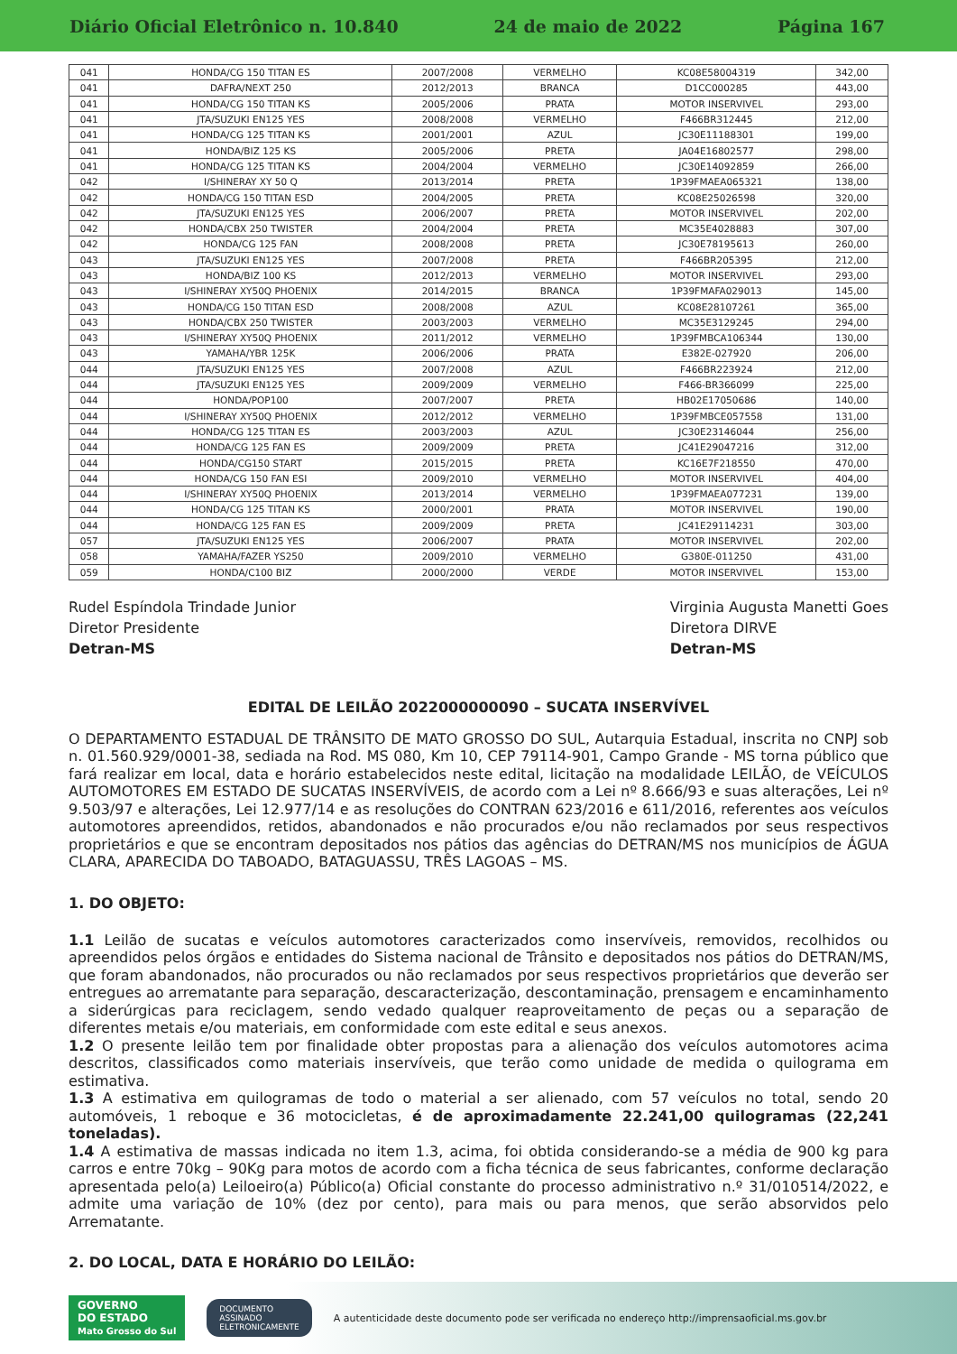Diário Oficial Eletrônico n. 10.840 24 de maio de 2022 Página 167
| 041 | HONDA/CG 150 TITAN ES | 2007/2008 | VERMELHO | KC08E58004319 | 342,00 |
| 041 | DAFRA/NEXT 250 | 2012/2013 | BRANCA | D1CC000285 | 443,00 |
| 041 | HONDA/CG 150 TITAN KS | 2005/2006 | PRATA | MOTOR INSERVIVEL | 293,00 |
| 041 | JTA/SUZUKI EN125 YES | 2008/2008 | VERMELHO | F466BR312445 | 212,00 |
| 041 | HONDA/CG 125 TITAN KS | 2001/2001 | AZUL | JC30E11188301 | 199,00 |
| 041 | HONDA/BIZ 125 KS | 2005/2006 | PRETA | JA04E16802577 | 298,00 |
| 041 | HONDA/CG 125 TITAN KS | 2004/2004 | VERMELHO | JC30E14092859 | 266,00 |
| 042 | I/SHINERAY XY 50 Q | 2013/2014 | PRETA | 1P39FMAEA065321 | 138,00 |
| 042 | HONDA/CG 150 TITAN ESD | 2004/2005 | PRETA | KC08E25026598 | 320,00 |
| 042 | JTA/SUZUKI EN125 YES | 2006/2007 | PRETA | MOTOR INSERVIVEL | 202,00 |
| 042 | HONDA/CBX 250 TWISTER | 2004/2004 | PRETA | MC35E4028883 | 307,00 |
| 042 | HONDA/CG 125 FAN | 2008/2008 | PRETA | JC30E78195613 | 260,00 |
| 043 | JTA/SUZUKI EN125 YES | 2007/2008 | PRETA | F466BR205395 | 212,00 |
| 043 | HONDA/BIZ 100 KS | 2012/2013 | VERMELHO | MOTOR INSERVIVEL | 293,00 |
| 043 | I/SHINERAY XY50Q PHOENIX | 2014/2015 | BRANCA | 1P39FMAFA029013 | 145,00 |
| 043 | HONDA/CG 150 TITAN ESD | 2008/2008 | AZUL | KC08E28107261 | 365,00 |
| 043 | HONDA/CBX 250 TWISTER | 2003/2003 | VERMELHO | MC35E3129245 | 294,00 |
| 043 | I/SHINERAY XY50Q PHOENIX | 2011/2012 | VERMELHO | 1P39FMBCA106344 | 130,00 |
| 043 | YAMAHA/YBR 125K | 2006/2006 | PRATA | E382E-027920 | 206,00 |
| 044 | JTA/SUZUKI EN125 YES | 2007/2008 | AZUL | F466BR223924 | 212,00 |
| 044 | JTA/SUZUKI EN125 YES | 2009/2009 | VERMELHO | F466-BR366099 | 225,00 |
| 044 | HONDA/POP100 | 2007/2007 | PRETA | HB02E17050686 | 140,00 |
| 044 | I/SHINERAY XY50Q PHOENIX | 2012/2012 | VERMELHO | 1P39FMBCE057558 | 131,00 |
| 044 | HONDA/CG 125 TITAN ES | 2003/2003 | AZUL | JC30E23146044 | 256,00 |
| 044 | HONDA/CG 125 FAN ES | 2009/2009 | PRETA | JC41E29047216 | 312,00 |
| 044 | HONDA/CG150 START | 2015/2015 | PRETA | KC16E7F218550 | 470,00 |
| 044 | HONDA/CG 150 FAN ESI | 2009/2010 | VERMELHO | MOTOR INSERVIVEL | 404,00 |
| 044 | I/SHINERAY XY50Q PHOENIX | 2013/2014 | VERMELHO | 1P39FMAEA077231 | 139,00 |
| 044 | HONDA/CG 125 TITAN KS | 2000/2001 | PRATA | MOTOR INSERVIVEL | 190,00 |
| 044 | HONDA/CG 125 FAN ES | 2009/2009 | PRETA | JC41E29114231 | 303,00 |
| 057 | JTA/SUZUKI EN125 YES | 2006/2007 | PRATA | MOTOR INSERVIVEL | 202,00 |
| 058 | YAMAHA/FAZER YS250 | 2009/2010 | VERMELHO | G380E-011250 | 431,00 |
| 059 | HONDA/C100 BIZ | 2000/2000 | VERDE | MOTOR INSERVIVEL | 153,00 |
Rudel Espíndola Trindade Junior
Diretor Presidente
Detran-MS
Virginia Augusta Manetti Goes
Diretora DIRVE
Detran-MS
EDITAL DE LEILÃO 2022000000090 – SUCATA INSERVÍVEL
O DEPARTAMENTO ESTADUAL DE TRÂNSITO DE MATO GROSSO DO SUL, Autarquia Estadual, inscrita no CNPJ sob n. 01.560.929/0001-38, sediada na Rod. MS 080, Km 10, CEP 79114-901, Campo Grande - MS torna público que fará realizar em local, data e horário estabelecidos neste edital, licitação na modalidade LEILÃO, de VEÍCULOS AUTOMOTORES EM ESTADO DE SUCATAS INSERVÍVEIS, de acordo com a Lei nº 8.666/93 e suas alterações, Lei nº 9.503/97 e alterações, Lei 12.977/14 e as resoluções do CONTRAN 623/2016 e 611/2016, referentes aos veículos automotores apreendidos, retidos, abandonados e não procurados e/ou não reclamados por seus respectivos proprietários e que se encontram depositados nos pátios das agências do DETRAN/MS nos municípios de ÁGUA CLARA, APARECIDA DO TABOADO, BATAGUASSU, TRÊS LAGOAS – MS.
1. DO OBJETO:
1.1 Leilão de sucatas e veículos automotores caracterizados como inservíveis, removidos, recolhidos ou apreendidos pelos órgãos e entidades do Sistema nacional de Trânsito e depositados nos pátios do DETRAN/MS, que foram abandonados, não procurados ou não reclamados por seus respectivos proprietários que deverão ser entregues ao arrematante para separação, descaracterização, descontaminação, prensagem e encaminhamento a siderúrgicas para reciclagem, sendo vedado qualquer reaproveitamento de peças ou a separação de diferentes metais e/ou materiais, em conformidade com este edital e seus anexos.
1.2 O presente leilão tem por finalidade obter propostas para a alienação dos veículos automotores acima descritos, classificados como materiais inservíveis, que terão como unidade de medida o quilograma em estimativa.
1.3 A estimativa em quilogramas de todo o material a ser alienado, com 57 veículos no total, sendo 20 automóveis, 1 reboque e 36 motocicletas, é de aproximadamente 22.241,00 quilogramas (22,241 toneladas).
1.4 A estimativa de massas indicada no item 1.3, acima, foi obtida considerando-se a média de 900 kg para carros e entre 70kg – 90Kg para motos de acordo com a ficha técnica de seus fabricantes, conforme declaração apresentada pelo(a) Leiloeiro(a) Público(a) Oficial constante do processo administrativo n.º 31/010514/2022, e admite uma variação de 10% (dez por cento), para mais ou para menos, que serão absorvidos pelo Arrematante.
2. DO LOCAL, DATA E HORÁRIO DO LEILÃO:
GOVERNO
DO ESTADO
Mato Grosso do Sul
DOCUMENTO
ASSINADO
ELETRONICAMENTE
A autenticidade deste documento pode ser verificada no endereço http://imprensaoficial.ms.gov.br